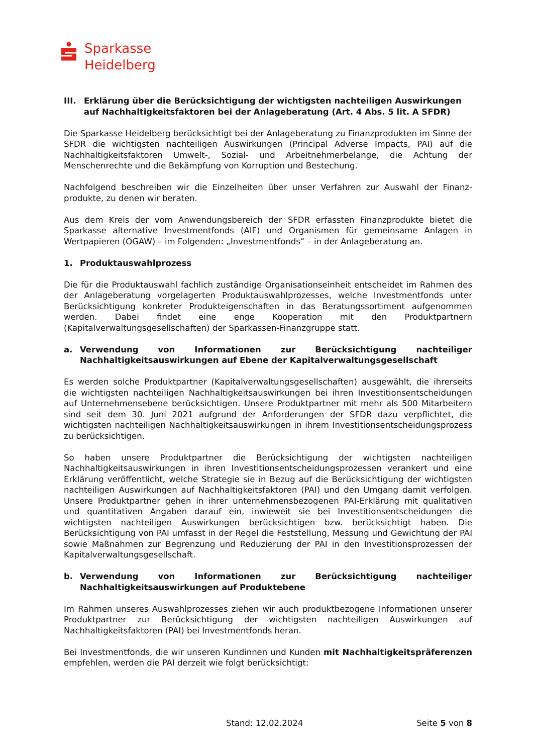Sparkasse
Heidelberg
III. Erklärung über die Berücksichtigung der wichtigsten nachteiligen Auswirkungen auf Nachhaltigkeitsfaktoren bei der Anlageberatung (Art. 4 Abs. 5 lit. A SFDR)
Die Sparkasse Heidelberg berücksichtigt bei der Anlageberatung zu Finanzprodukten im Sinne der SFDR die wichtigsten nachteiligen Auswirkungen (Principal Adverse Impacts, PAI) auf die Nachhaltigkeitsfaktoren Umwelt-, Sozial- und Arbeitnehmerbelange, die Achtung der Menschenrechte und die Bekämpfung von Korruption und Bestechung.
Nachfolgend beschreiben wir die Einzelheiten über unser Verfahren zur Auswahl der Finanz-produkte, zu denen wir beraten.
Aus dem Kreis der vom Anwendungsbereich der SFDR erfassten Finanzprodukte bietet die Sparkasse alternative Investmentfonds (AIF) und Organismen für gemeinsame Anlagen in Wertpapieren (OGAW) – im Folgenden: „Investmentfonds“ – in der Anlageberatung an.
1. Produktauswahlprozess
Die für die Produktauswahl fachlich zuständige Organisationseinheit entscheidet im Rahmen des der Anlageberatung vorgelagerten Produktauswahlprozesses, welche Investmentfonds unter Berücksichtigung konkreter Produkteigenschaften in das Beratungssortiment aufgenommen werden. Dabei findet eine enge Kooperation mit den Produktpartnern (Kapitalverwaltungsgesellschaften) der Sparkassen-Finanzgruppe statt.
a. Verwendung von Informationen zur Berücksichtigung nachteiliger Nachhaltigkeitsauswirkungen auf Ebene der Kapitalverwaltungsgesellschaft
Es werden solche Produktpartner (Kapitalverwaltungsgesellschaften) ausgewählt, die ihrerseits die wichtigsten nachteiligen Nachhaltigkeitsauswirkungen bei ihren Investitionsentscheidungen auf Unternehmensebene berücksichtigen. Unsere Produktpartner mit mehr als 500 Mitarbeitern sind seit dem 30. Juni 2021 aufgrund der Anforderungen der SFDR dazu verpflichtet, die wichtigsten nachteiligen Nachhaltigkeitsauswirkungen in ihrem Investitionsentscheidungsprozess zu berücksichtigen.
So haben unsere Produktpartner die Berücksichtigung der wichtigsten nachteiligen Nachhaltigkeitsauswirkungen in ihren Investitionsentscheidungsprozessen verankert und eine Erklärung veröffentlicht, welche Strategie sie in Bezug auf die Berücksichtigung der wichtigsten nachteiligen Auswirkungen auf Nachhaltigkeitsfaktoren (PAI) und den Umgang damit verfolgen. Unsere Produktpartner gehen in ihrer unternehmensbezogenen PAI-Erklärung mit qualitativen und quantitativen Angaben darauf ein, inwieweit sie bei Investitionsentscheidungen die wichtigsten nachteiligen Auswirkungen berücksichtigen bzw. berücksichtigt haben. Die Berücksichtigung von PAI umfasst in der Regel die Feststellung, Messung und Gewichtung der PAI sowie Maßnahmen zur Begrenzung und Reduzierung der PAI in den Investitionsprozessen der Kapitalverwaltungsgesellschaft.
b. Verwendung von Informationen zur Berücksichtigung nachteiliger Nachhaltigkeitsauswirkungen auf Produktebene
Im Rahmen unseres Auswahlprozesses ziehen wir auch produktbezogene Informationen unserer Produktpartner zur Berücksichtigung der wichtigsten nachteiligen Auswirkungen auf Nachhaltigkeitsfaktoren (PAI) bei Investmentfonds heran.
Bei Investmentfonds, die wir unseren Kundinnen und Kunden mit Nachhaltigkeitspräferenzen empfehlen, werden die PAI derzeit wie folgt berücksichtigt:
Stand: 12.02.2024 Seite 5 von 8